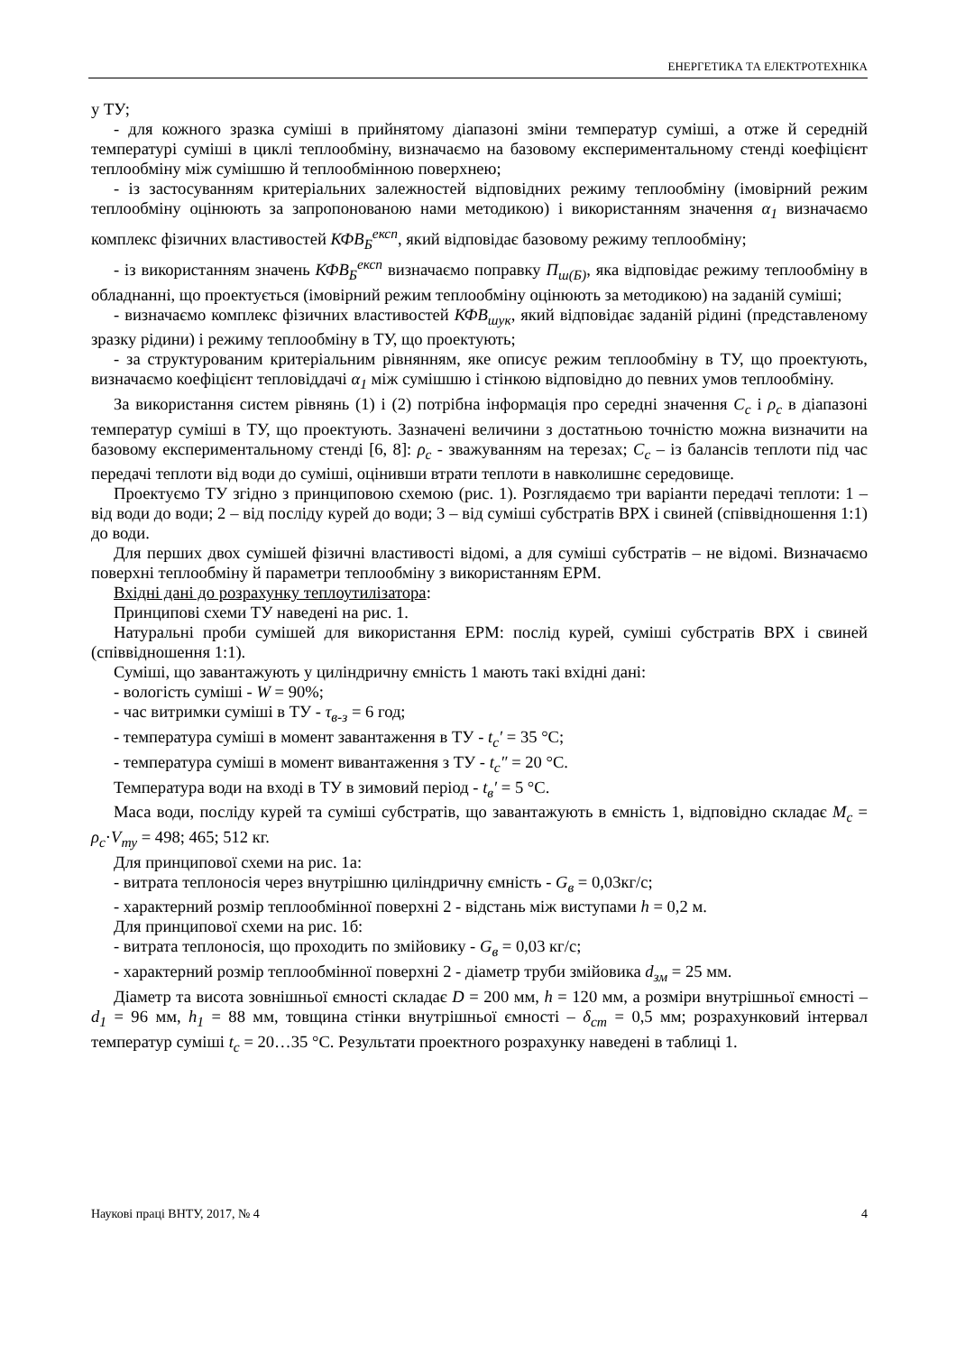ЕНЕРГЕТИКА ТА ЕЛЕКТРОТЕХНІКА
у ТУ;
- для кожного зразка суміші в прийнятому діапазоні зміни температур суміші, а отже й середній температурі суміші в циклі теплообміну, визначаємо на базовому експериментальному стенді коефіцієнт теплообміну між сумішшю й теплообмінною поверхнею;
- із застосуванням критеріальних залежностей відповідних режиму теплообміну (імовірний режим теплообміну оцінюють за запропонованою нами методикою) і використанням значення α<sub>1</sub> визначаємо комплекс фізичних властивостей КФВ<sub>Б</sub><sup>експ</sup>, який відповідає базовому режиму теплообміну;
- із використанням значень КФВ<sub>Б</sub><sup>експ</sup> визначаємо поправку П<sub>ш(Б)</sub>, яка відповідає режиму теплообміну в обладнанні, що проектується (імовірний режим теплообміну оцінюють за методикою) на заданій суміші;
- визначаємо комплекс фізичних властивостей КФВ<sub>шук</sub>, який відповідає заданій рідині (представленому зразку рідини) і режиму теплообміну в ТУ, що проектують;
- за структурованим критеріальним рівнянням, яке описує режим теплообміну в ТУ, що проектують, визначаємо коефіцієнт тепловіддачі α<sub>1</sub> між сумішшю і стінкою відповідно до певних умов теплообміну.
За використання систем рівнянь (1) і (2) потрібна інформація про середні значення C<sub>c</sub> і ρ<sub>c</sub> в діапазоні температур суміші в ТУ, що проектують. Зазначені величини з достатньою точністю можна визначити на базовому експериментальному стенді [6, 8]: ρ<sub>c</sub> - зважуванням на терезах; C<sub>c</sub> – із балансів теплоти під час передачі теплоти від води до суміші, оцінивши втрати теплоти в навколишнє середовище.
Проектуємо ТУ згідно з принциповою схемою (рис. 1). Розглядаємо три варіанти передачі теплоти: 1 – від води до води; 2 – від посліду курей до води; 3 – від суміші субстратів ВРХ і свиней (співвідношення 1:1) до води.
Для перших двох сумішей фізичні властивості відомі, а для суміші субстратів – не відомі. Визначаємо поверхні теплообміну й параметри теплообміну з використанням ЕРМ.
Вхідні дані до розрахунку теплоутилізатора:
Принципові схеми ТУ наведені на рис. 1.
Натуральні проби сумішей для використання ЕРМ: послід курей, суміші субстратів ВРХ і свиней (співвідношення 1:1).
Суміші, що завантажують у циліндричну ємність 1 мають такі вхідні дані:
- вологість суміші - W = 90%;
- час витримки суміші в ТУ - τ<sub>в-з</sub> = 6 год;
- температура суміші в момент завантаження в ТУ - t<sub>c</sub>′ = 35 °С;
- температура суміші в момент вивантаження з ТУ - t<sub>c</sub>″ = 20 °С.
Температура води на вході в ТУ в зимовий період - t<sub>в</sub>′ = 5 °С.
Маса води, посліду курей та суміші субстратів, що завантажують в ємність 1, відповідно складає M<sub>c</sub> = ρ<sub>c</sub>·V<sub>ту</sub> = 498; 465; 512 кг.
Для принципової схеми на рис. 1а:
- витрата теплоносія через внутрішню циліндричну ємність - G<sub>в</sub> = 0,03кг/с;
- характерний розмір теплообмінної поверхні 2 - відстань між виступами h = 0,2 м.
Для принципової схеми на рис. 1б:
- витрата теплоносія, що проходить по змійовику - G<sub>в</sub> = 0,03 кг/с;
- характерний розмір теплообмінної поверхні 2 - діаметр труби змійовика d<sub>зм</sub> = 25 мм.
Діаметр та висота зовнішньої ємності складає D = 200 мм, h = 120 мм, а розміри внутрішньої ємності – d<sub>1</sub> = 96 мм, h<sub>1</sub> = 88 мм, товщина стінки внутрішньої ємності – δ<sub>ст</sub> = 0,5 мм; розрахунковий інтервал температур суміші t<sub>c</sub> = 20…35 °С. Результати проектного розрахунку наведені в таблиці 1.
Наукові праці ВНТУ, 2017, № 4 4